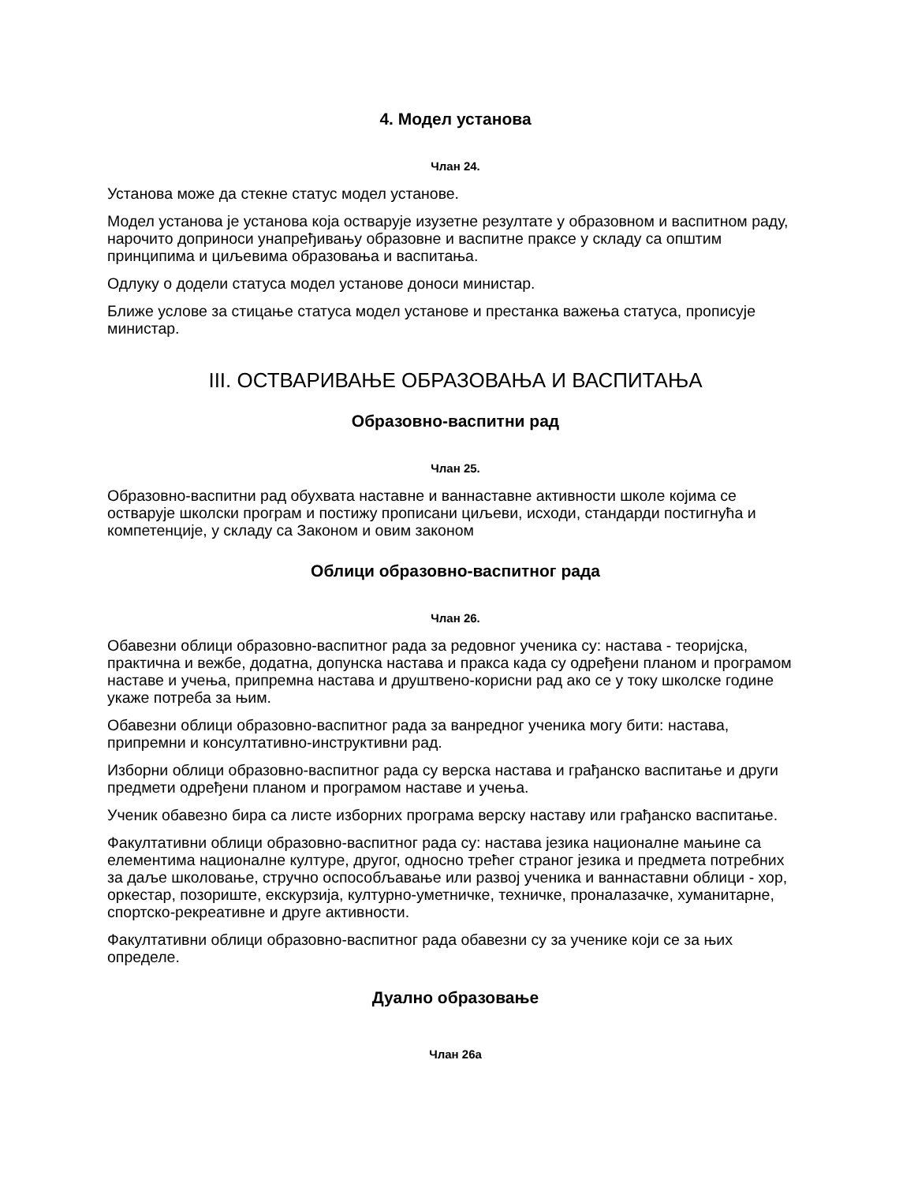4. Модел установа
Члан 24.
Установа може да стекне статус модел установе.
Модел установа је установа која остварује изузетне резултате у образовном и васпитном раду, нарочито доприноси унапређивању образовне и васпитне праксе у складу са општим принципима и циљевима образовања и васпитања.
Одлуку о додели статуса модел установе доноси министар.
Ближе услове за стицање статуса модел установе и престанка важења статуса, прописује министар.
III. ОСТВАРИВАЊЕ ОБРАЗОВАЊА И ВАСПИТАЊА
Образовно-васпитни рад
Члан 25.
Образовно-васпитни рад обухвата наставне и ваннаставне активности школе којима се остварује школски програм и постижу прописани циљеви, исходи, стандарди постигнућа и компетенције, у складу са Законом и овим законом
Облици образовно-васпитног рада
Члан 26.
Обавезни облици образовно-васпитног рада за редовног ученика су: настава - теоријска, практична и вежбе, додатна, допунска настава и пракса када су одређени планом и програмом наставе и учења, припремна настава и друштвено-корисни рад ако се у току школске године укаже потреба за њим.
Обавезни облици образовно-васпитног рада за ванредног ученика могу бити: настава, припремни и консултативно-инструктивни рад.
Изборни облици образовно-васпитног рада су верска настава и грађанско васпитање и други предмети одређени планом и програмом наставе и учења.
Ученик обавезно бира са листе изборних програма верску наставу или грађанско васпитање.
Факултативни облици образовно-васпитног рада су: настава језика националне мањине са елементима националне културе, другог, односно трећег страног језика и предмета потребних за даље школовање, стручно оспособљавање или развој ученика и ваннаставни облици - хор, оркестар, позориште, екскурзија, културно-уметничке, техничке, проналазачке, хуманитарне, спортско-рекреативне и друге активности.
Факултативни облици образовно-васпитног рада обавезни су за ученике који се за њих определе.
Дуално образовање
Члан 26а